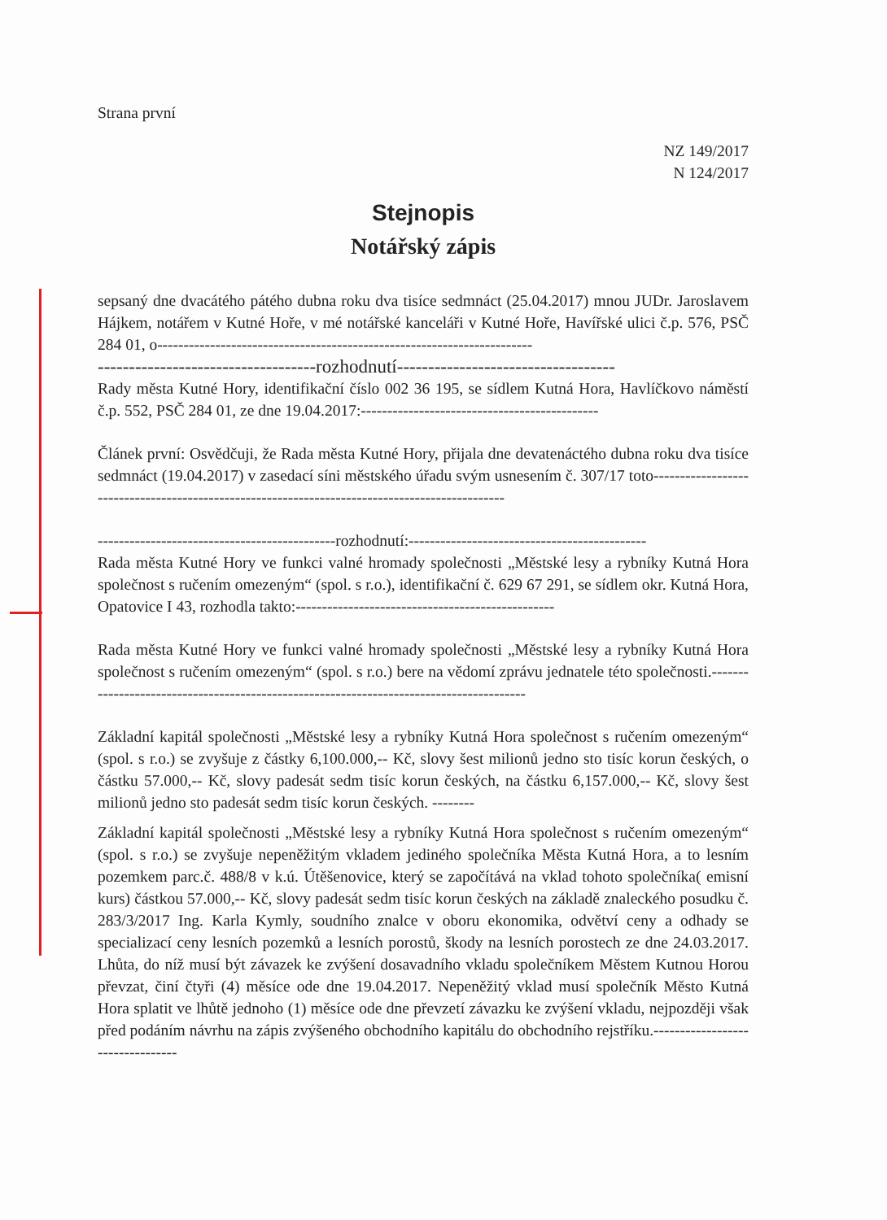Strana první
NZ 149/2017
N 124/2017
Stejnopis
Notářský zápis
sepsaný dne dvacátého pátého dubna roku dva tisíce sedmnáct (25.04.2017) mnou JUDr. Jaroslavem Hájkem, notářem v Kutné Hoře, v mé notářské kanceláři v Kutné Hoře, Havířské ulici č.p. 576, PSČ 284 01, o-----------------------------------------------------------------------
-----------------------------------rozhodnutí-----------------------------------
Rady města Kutné Hory, identifikační číslo 002 36 195, se sídlem Kutná Hora, Havlíčkovo náměstí č.p. 552, PSČ 284 01, ze dne 19.04.2017:---------------------------------------------
Článek první: Osvědčuji, že Rada města Kutné Hory, přijala dne devatenáctého dubna roku dva tisíce sedmnáct (19.04.2017) v zasedací síni městského úřadu svým usnesením č. 307/17 toto-----------------------------------------------------------------------------------------------
---------------------------------------------rozhodnutí:---------------------------------------------
Rada města Kutné Hory ve funkci valné hromady společnosti „Městské lesy a rybníky Kutná Hora společnost s ručením omezeným“ (spol. s r.o.), identifikační č. 629 67 291, se sídlem okr. Kutná Hora, Opatovice I 43, rozhodla takto:-------------------------------------------------
Rada města Kutné Hory ve funkci valné hromady společnosti „Městské lesy a rybníky Kutná Hora společnost s ručením omezeným“ (spol. s r.o.) bere na vědomí zprávu jednatele této společnosti.----------------------------------------------------------------------------------------
Základní kapitál společnosti „Městské lesy a rybníky Kutná Hora společnost s ručením omezeným“ (spol. s r.o.) se zvyšuje z částky 6,100.000,-- Kč, slovy šest milionů jedno sto tisíc korun českých, o částku 57.000,-- Kč, slovy padesát sedm tisíc korun českých, na částku 6,157.000,-- Kč, slovy šest milionů jedno sto padesát sedm tisíc korun českých. --------
Základní kapitál společnosti „Městské lesy a rybníky Kutná Hora společnost s ručením omezeným“ (spol. s r.o.) se zvyšuje nepeněžitým vkladem jediného společníka Města Kutná Hora, a to lesním pozemkem parc.č. 488/8 v k.ú. Útěšenovice, který se započítává na vklad tohoto společníka( emisní kurs) částkou 57.000,-- Kč, slovy padesát sedm tisíc korun českých na základě znaleckého posudku č. 283/3/2017 Ing. Karla Kymly, soudního znalce v oboru ekonomika, odvětví ceny a odhady se specializací ceny lesních pozemků a lesních porostů, škody na lesních porostech ze dne 24.03.2017. Lhůta, do níž musí být závazek ke zvýšení dosavadního vkladu společníkem Městem Kutnou Horou převzat, činí čtyři (4) měsíce ode dne 19.04.2017. Nepeněžitý vklad musí společník Město Kutná Hora splatit ve lhůtě jednoho (1) měsíce ode dne převzetí závazku ke zvýšení vkladu, nejpozději však před podáním návrhu na zápis zvýšeného obchodního kapitálu do obchodního rejstříku.---------------------------------